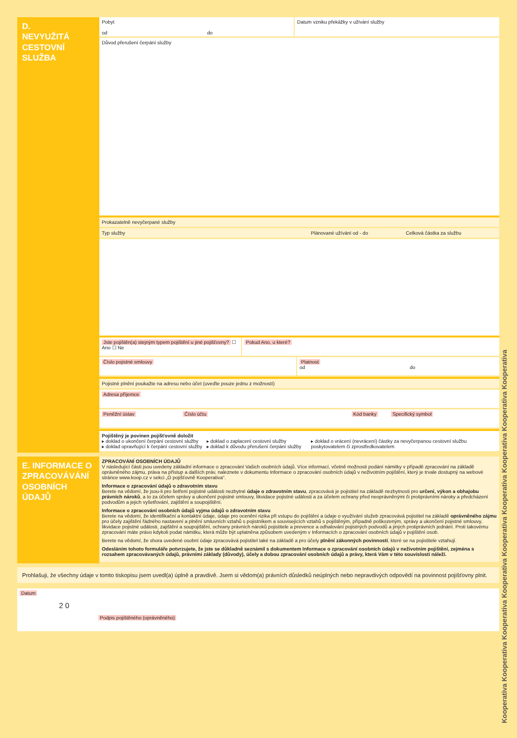Kooperativa Kooperativa Kooperativa Kooperativa Kooperativa Kooperativa Kooperativa Kooperativa Kooperativa
D.
NEVYUŽITÁ
CESTOVNÍ
SLUŽBA
Pobyt
od do
Datum vzniku překážky v užívání služby
Důvod přerušení čerpání služby
Prokazatelně nevyčerpané služby
Typ služby Plánované užívání od - do Celková částka za službu
Jste pojištěn(a) stejným typem pojištění u jiné pojišťovny? ☐ Ano ☐ Ne
Pokud Ano, u které?
Číslo pojistné smlouvy Platnost
od do
Pojistné plnění poukažte na adresu nebo účet (uveďte pouze jednu z možností)
Adresa příjemce
Peněžní ústav Číslo účtu Kód banky Specifický symbol
Pojištěný je povinen pojišťovně doložit
▸ doklad o ukončení čerpání cestovní služby
▸ doklad opravňující k čerpání cestovní služby
▸ doklad o zaplacení cestovní služby
▸ doklad k důvodu přerušení čerpání služby
▸ doklad o vrácení (nevrácení) částky za nevyčerpanou cestovní službu poskytovatelem či zprostředkovatelem
E. INFORMACE O ZPRACOVÁVÁNÍ OSOBNÍCH ÚDAJŮ
ZPRACOVÁNÍ OSOBNÍCH ÚDAJŮ
V následující části jsou uvedeny základní informace o zpracování Vašich osobních údajů. Více informací, včetně možnosti podání námitky v případě zpracování na základě oprávněného zájmu, práva na přístup a dalších práv, naleznete v dokumentu Informace o zpracování osobních údajů v neživotním pojištění, který je trvale dostupný na webové stránce www.koop.cz v sekci „O pojišťovně Kooperativa“.
Informace o zpracování údajů o zdravotním stavu
Berete na vědomí, že jsou-li pro šetření pojistné události nezbytné údaje o zdravotním stavu, zpracovává je pojistitel na základě nezbytnosti pro určení, výkon a obhajobu právních nároků, a to za účelem správy a ukončení pojistné smlouvy, likvidace pojistné události a za účelem ochrany před neoprávněnými či protiprávními nároky a předcházení podvodům a jejich vyšetřování, zajištění a soupojištění.
Informace o zpracování osobních údajů vyjma údajů o zdravotním stavu
Berete na vědomí, že identifikační a kontaktní údaje, údaje pro ocenění rizika při vstupu do pojištění a údaje o využívání služeb zpracovává pojistitel na základě oprávněného zájmu pro účely zajištění řádného nastavení a plnění smluvních vztahů s pojistníkem a souvisejících vztahů s pojištěným, případně poškozeným, správy a ukončení pojistné smlouvy, likvidace pojistné události, zajištění a soupojištění, ochrany právních nároků pojistitele a prevence a odhalování pojistných podvodů a jiných protiprávních jednání. Proti takovému zpracování máte právo kdykoli podat námitku, která může být uplatněna způsobem uvedeným v Informacích o zpracování osobních údajů v pojištění osob.
Berete na vědomí, že shora uvedené osobní údaje zpracovává pojistitel také na základě a pro účely plnění zákonných povinností, které se na pojistitele vztahují.
Odesláním tohoto formuláře potvrzujete, že jste se důkladně seznámil s dokumentem Informace o zpracování osobních údajů v neživotním pojištění, zejména s rozsahem zpracovávaných údajů, právními základy (důvody), účely a dobou zpracování osobních údajů a právy, která Vám v této souvislosti náleží.
Prohlašuji, že všechny údaje v tomto tiskopisu jsem uvedl(a) úplně a pravdivě. Jsem si vědom(a) právních důsledků neúplných nebo nepravdivých odpovědí na povinnost pojišťovny plnit.
Datum
2 0
Podpis pojištěného (oprávněného)